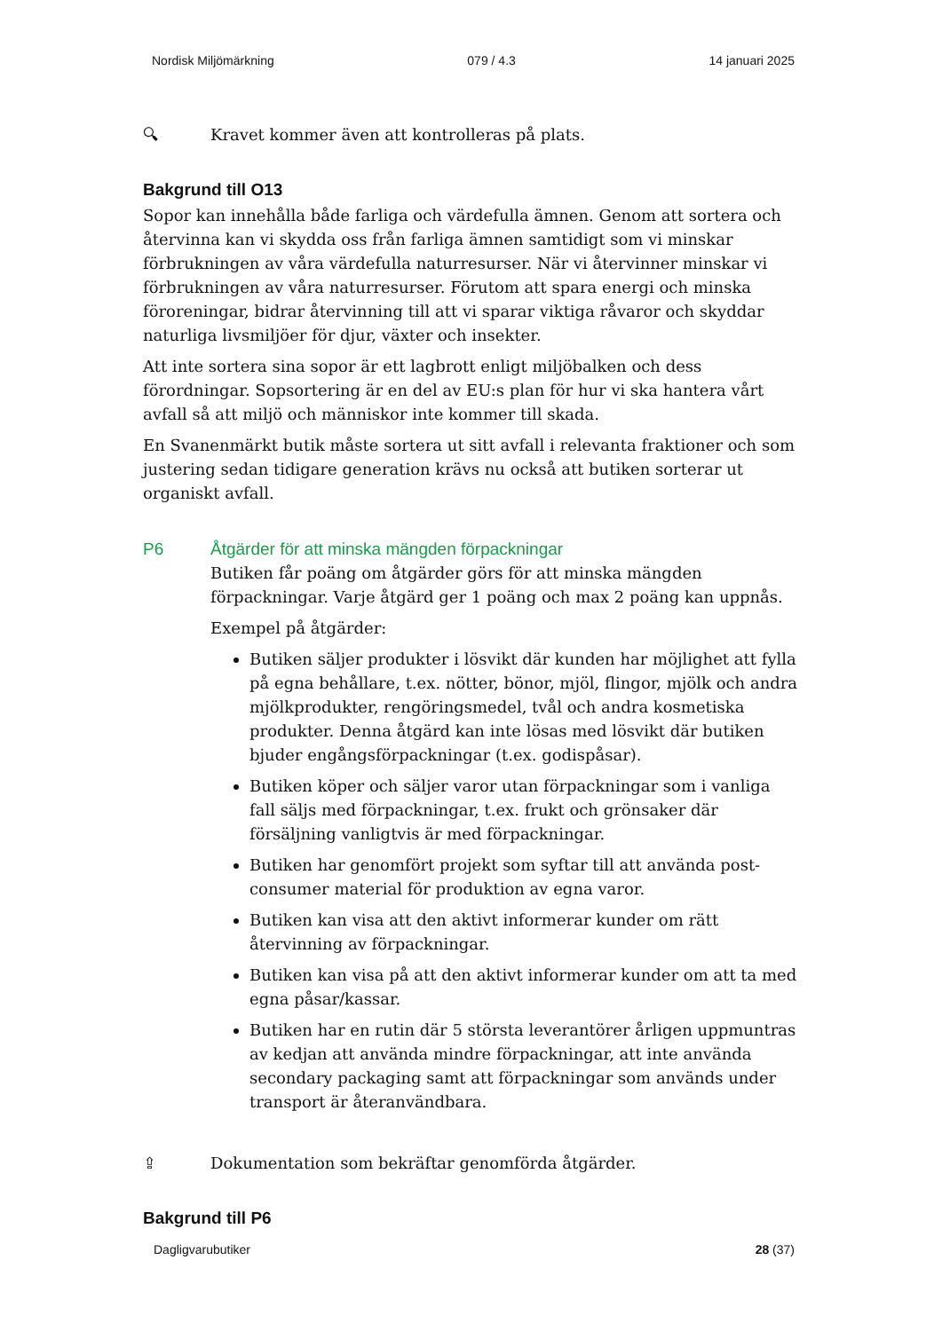Nordisk Miljömärkning 079 / 4.3 14 januari 2025
🔍︎ Kravet kommer även att kontrolleras på plats.
Bakgrund till O13
Sopor kan innehålla både farliga och värdefulla ämnen. Genom att sortera och återvinna kan vi skydda oss från farliga ämnen samtidigt som vi minskar förbrukningen av våra värdefulla naturresurser. När vi återvinner minskar vi förbrukningen av våra naturresurser. Förutom att spara energi och minska föroreningar, bidrar återvinning till att vi sparar viktiga råvaror och skyddar naturliga livsmiljöer för djur, växter och insekter.
Att inte sortera sina sopor är ett lagbrott enligt miljöbalken och dess förordningar. Sopsortering är en del av EU:s plan för hur vi ska hantera vårt avfall så att miljö och människor inte kommer till skada.
En Svanenmärkt butik måste sortera ut sitt avfall i relevanta fraktioner och som justering sedan tidigare generation krävs nu också att butiken sorterar ut organiskt avfall.
P6 Åtgärder för att minska mängden förpackningar
Butiken får poäng om åtgärder görs för att minska mängden förpackningar. Varje åtgärd ger 1 poäng och max 2 poäng kan uppnås.
Exempel på åtgärder:
Butiken säljer produkter i lösvikt där kunden har möjlighet att fylla på egna behållare, t.ex. nötter, bönor, mjöl, flingor, mjölk och andra mjölkprodukter, rengöringsmedel, tvål och andra kosmetiska produkter. Denna åtgärd kan inte lösas med lösvikt där butiken bjuder engångsförpackningar (t.ex. godispåsar).
Butiken köper och säljer varor utan förpackningar som i vanliga fall säljs med förpackningar, t.ex. frukt och grönsaker där försäljning vanligtvis är med förpackningar.
Butiken har genomfört projekt som syftar till att använda post-consumer material för produktion av egna varor.
Butiken kan visa att den aktivt informerar kunder om rätt återvinning av förpackningar.
Butiken kan visa på att den aktivt informerar kunder om att ta med egna påsar/kassar.
Butiken har en rutin där 5 största leverantörer årligen uppmuntras av kedjan att använda mindre förpackningar, att inte använda secondary packaging samt att förpackningar som används under transport är återanvändbara.
⇪ Dokumentation som bekräftar genomförda åtgärder.
Bakgrund till P6
Dagligvarubutiker 28 (37)